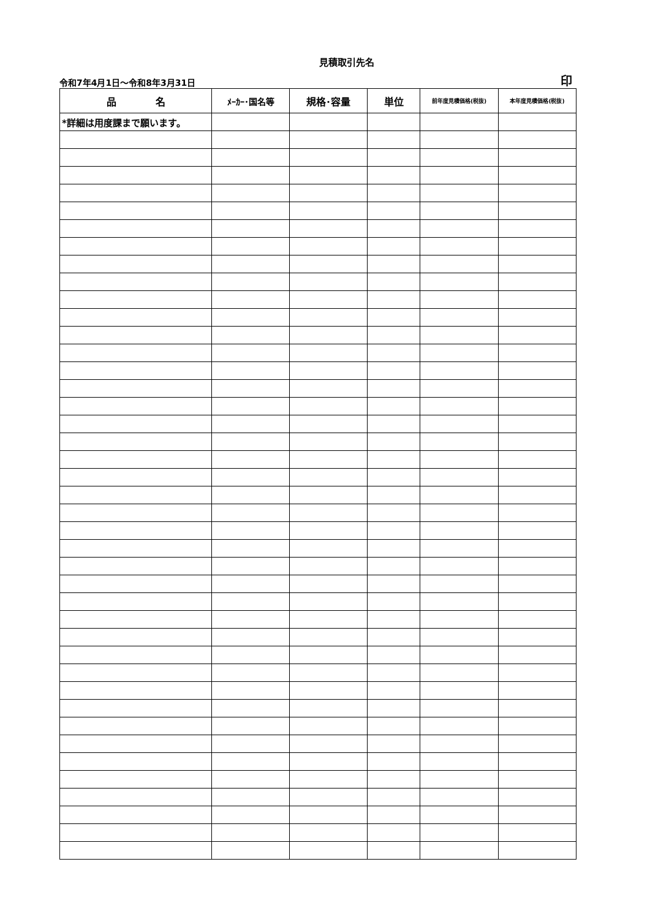見積取引先名
令和7年4月1日～令和8年3月31日 印
| 品 名 | ﾒｰｶｰ･国名等 | 規格･容量 | 単位 | 前年度見積価格(税抜) | 本年度見積価格(税抜) |
| --- | --- | --- | --- | --- | --- |
| *詳細は用度課まで願います。 | | | | | |